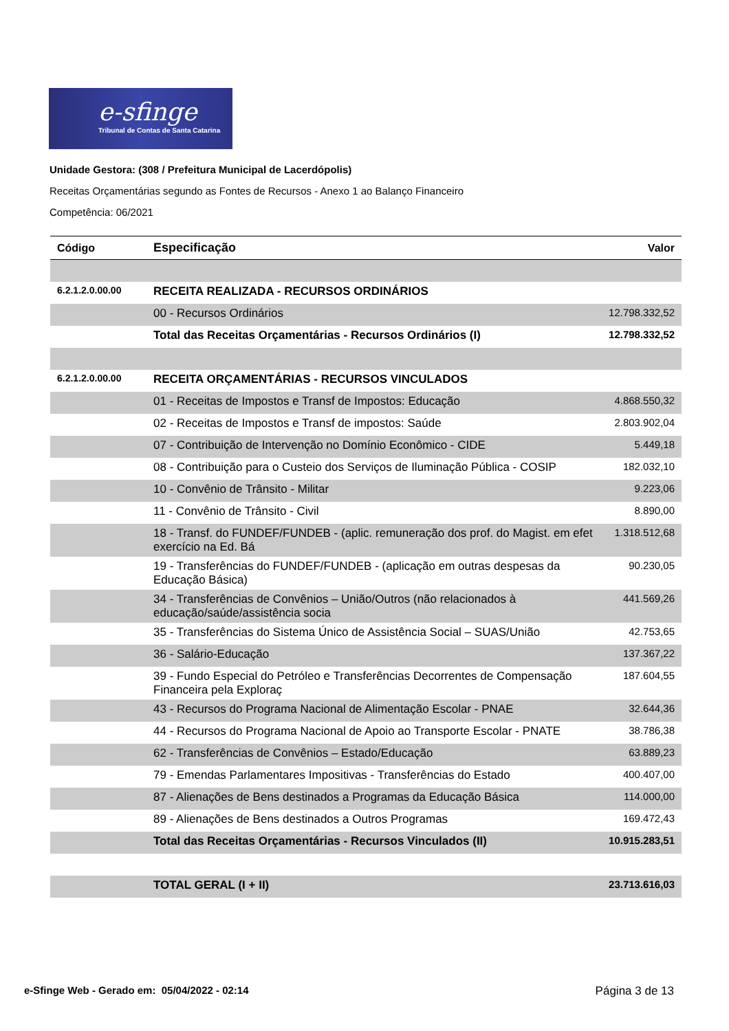e-sfinge
Tribunal de Contas de Santa Catarina
Unidade Gestora: (308 / Prefeitura Municipal de Lacerdópolis)
Receitas Orçamentárias segundo as Fontes de Recursos - Anexo 1 ao Balanço Financeiro
Competência: 06/2021
| Código | Especificação | Valor |
| --- | --- | --- |
| 6.2.1.2.0.00.00 | RECEITA REALIZADA - RECURSOS ORDINÁRIOS | |
| | 00 - Recursos Ordinários | 12.798.332,52 |
| | Total das Receitas Orçamentárias - Recursos Ordinários (I) | 12.798.332,52 |
| 6.2.1.2.0.00.00 | RECEITA ORÇAMENTÁRIAS - RECURSOS VINCULADOS | |
| | 01 - Receitas de Impostos e Transf de Impostos: Educação | 4.868.550,32 |
| | 02 - Receitas de Impostos e Transf de impostos: Saúde | 2.803.902,04 |
| | 07 - Contribuição de Intervenção no Domínio Econômico - CIDE | 5.449,18 |
| | 08 - Contribuição para o Custeio dos Serviços de Iluminação Pública - COSIP | 182.032,10 |
| | 10 - Convênio de Trânsito - Militar | 9.223,06 |
| | 11 - Convênio de Trânsito - Civil | 8.890,00 |
| | 18 - Transf. do FUNDEF/FUNDEB - (aplic. remuneração dos prof. do Magist. em efet exercício na Ed. Bá | 1.318.512,68 |
| | 19 - Transferências do FUNDEF/FUNDEB - (aplicação em outras despesas da Educação Básica) | 90.230,05 |
| | 34 - Transferências de Convênios – União/Outros (não relacionados à educação/saúde/assistência socia | 441.569,26 |
| | 35 - Transferências do Sistema Único de Assistência Social – SUAS/União | 42.753,65 |
| | 36 - Salário-Educação | 137.367,22 |
| | 39 - Fundo Especial do Petróleo e Transferências Decorrentes de Compensação Financeira pela Exploraç | 187.604,55 |
| | 43 - Recursos do Programa Nacional de Alimentação Escolar - PNAE | 32.644,36 |
| | 44 - Recursos do Programa Nacional de Apoio ao Transporte Escolar - PNATE | 38.786,38 |
| | 62 - Transferências de Convênios – Estado/Educação | 63.889,23 |
| | 79 - Emendas Parlamentares Impositivas - Transferências do Estado | 400.407,00 |
| | 87 - Alienações de Bens destinados a Programas da Educação Básica | 114.000,00 |
| | 89 - Alienações de Bens destinados a Outros Programas | 169.472,43 |
| | Total das Receitas Orçamentárias - Recursos Vinculados (II) | 10.915.283,51 |
| | TOTAL GERAL (I + II) | 23.713.616,03 |
e-Sfinge Web - Gerado em: 05/04/2022 - 02:14 Página 3 de 13